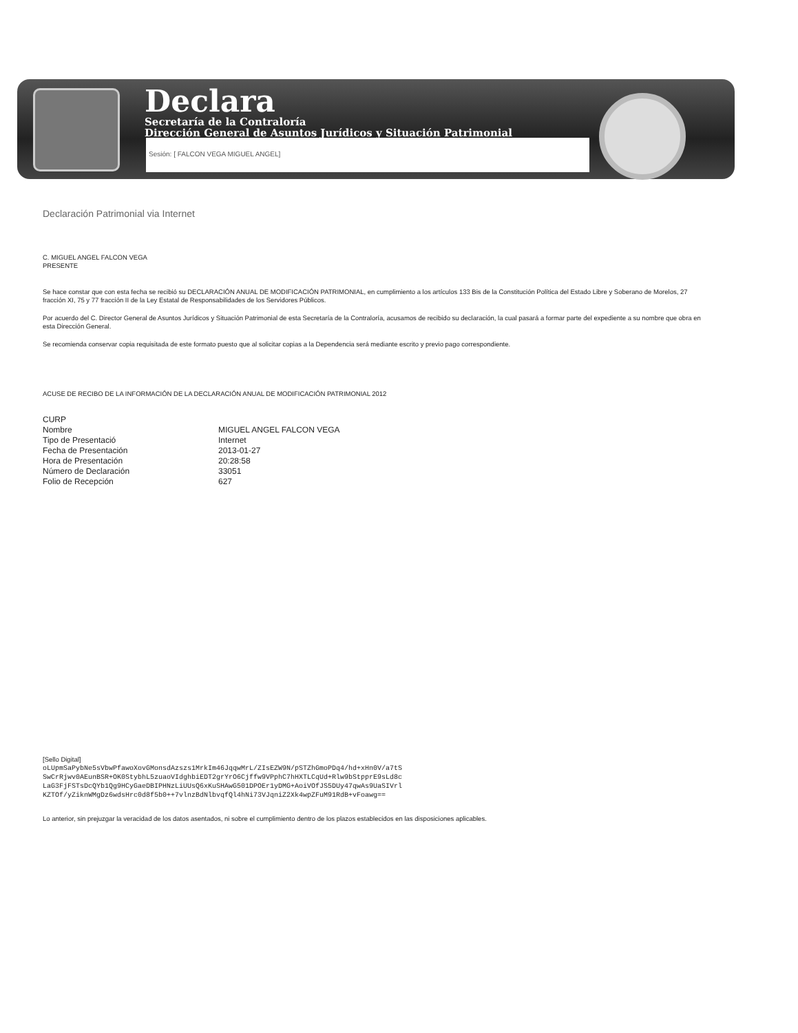Declara
Secretaría de la Contraloría
Dirección General de Asuntos Jurídicos y Situación Patrimonial
Sesión: [ FALCON VEGA MIGUEL ANGEL]
Declaración Patrimonial via Internet
C. MIGUEL ANGEL FALCON VEGA
PRESENTE
Se hace constar que con esta fecha se recibió su DECLARACIÓN ANUAL DE MODIFICACIÓN PATRIMONIAL, en cumplimiento a los artículos 133 Bis de la Constitución Política del Estado Libre y Soberano de Morelos, 27 fracción XI, 75 y 77 fracción II de la Ley Estatal de Responsabilidades de los Servidores Públicos.
Por acuerdo del C. Director General de Asuntos Jurídicos y Situación Patrimonial de esta Secretaría de la Contraloría, acusamos de recibido su declaración, la cual pasará a formar parte del expediente a su nombre que obra en esta Dirección General.
Se recomienda conservar copia requisitada de este formato puesto que al solicitar copias a la Dependencia será mediante escrito y previo pago correspondiente.
ACUSE DE RECIBO DE LA INFORMACIÓN DE LA DECLARACIÓN ANUAL DE MODIFICACIÓN PATRIMONIAL 2012
| CURP | |
| Nombre | MIGUEL ANGEL FALCON VEGA |
| Tipo de Presentació | Internet |
| Fecha de Presentación | 2013-01-27 |
| Hora de Presentación | 20:28:58 |
| Número de Declaración | 33051 |
| Folio de Recepción | 627 |
[Sello Digital]
oLUpmSaPybNe5sVbwPfawoXovGMonsdAzszs1MrkIm46JqqwMrL/ZIsEZW9N/pSTZhGmoPDq4/hd+xHn0V/a7tS
SwCrRjwv0AEunBSR+OK0StybhL5zuaoVIdghbiEDT2grYrO6Cjffw9VPphC7hHXTLCqUd+Rlw9bStpprE9sLd8c
LaG3FjFSTsDcQYb1Qg9HCyGaeDBIPHNzLiUUsQ6xKuSHAwG501DPOEr1yDMG+AoiVOfJS5DUy47qwAs9UaSIVrl
KZTOf/yZiknWMgDz6wdsHrc0d8f5b0++7vlnzBdNlbvqfQl4hNi73VJqniZ2Xk4wpZFuM91RdB+vFoawg==
Lo anterior, sin prejuzgar la veracidad de los datos asentados, ni sobre el cumplimiento dentro de los plazos establecidos en las disposiciones aplicables.